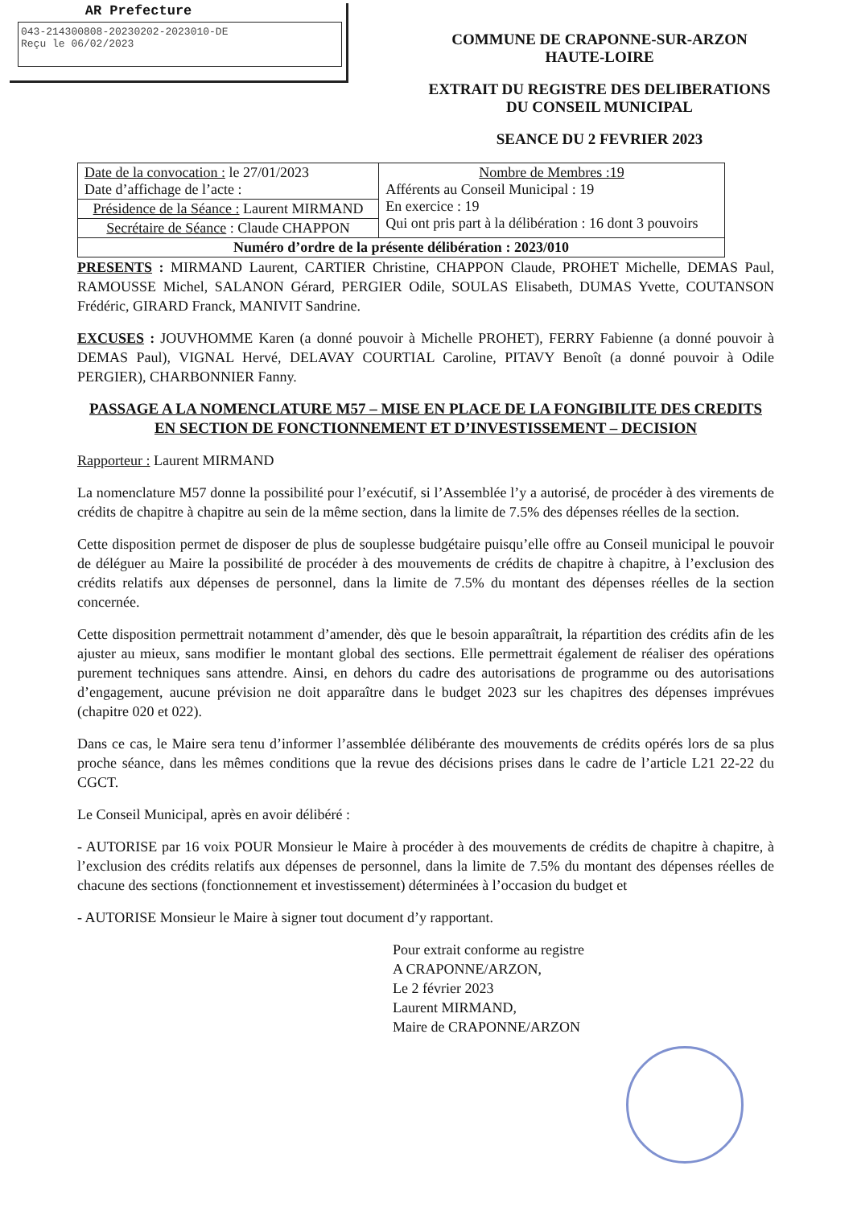AR Prefecture
043-214300808-20230202-2023010-DE
Reçu le 06/02/2023
COMMUNE DE CRAPONNE-SUR-ARZON
HAUTE-LOIRE
EXTRAIT DU REGISTRE DES DELIBERATIONS
DU CONSEIL MUNICIPAL
SEANCE DU 2 FEVRIER 2023
| Date de la convocation : le 27/01/2023 Date d’affichage de l’acte : | Nombre de Membres :19 Afférents au Conseil Municipal : 19 En exercice : 19 Qui ont pris part à la délibération : 16 dont 3 pouvoirs |
| Présidence de la Séance : Laurent MIRMAND | |
| Secrétaire de Séance : Claude CHAPPON | |
| Numéro d’ordre de la présente délibération : 2023/010 | |
PRESENTS : MIRMAND Laurent, CARTIER Christine, CHAPPON Claude, PROHET Michelle, DEMAS Paul, RAMOUSSE Michel, SALANON Gérard, PERGIER Odile, SOULAS Elisabeth, DUMAS Yvette, COUTANSON Frédéric, GIRARD Franck, MANIVIT Sandrine.
EXCUSES : JOUVHOMME Karen (a donné pouvoir à Michelle PROHET), FERRY Fabienne (a donné pouvoir à DEMAS Paul), VIGNAL Hervé, DELAVAY COURTIAL Caroline, PITAVY Benoît (a donné pouvoir à Odile PERGIER), CHARBONNIER Fanny.
PASSAGE A LA NOMENCLATURE M57 – MISE EN PLACE DE LA FONGIBILITE DES CREDITS EN SECTION DE FONCTIONNEMENT ET D’INVESTISSEMENT – DECISION
Rapporteur : Laurent MIRMAND
La nomenclature M57 donne la possibilité pour l’exécutif, si l’Assemblée l’y a autorisé, de procéder à des virements de crédits de chapitre à chapitre au sein de la même section, dans la limite de 7.5% des dépenses réelles de la section.
Cette disposition permet de disposer de plus de souplesse budgétaire puisqu’elle offre au Conseil municipal le pouvoir de déléguer au Maire la possibilité de procéder à des mouvements de crédits de chapitre à chapitre, à l’exclusion des crédits relatifs aux dépenses de personnel, dans la limite de 7.5% du montant des dépenses réelles de la section concernée.
Cette disposition permettrait notamment d’amender, dès que le besoin apparaîtrait, la répartition des crédits afin de les ajuster au mieux, sans modifier le montant global des sections. Elle permettrait également de réaliser des opérations purement techniques sans attendre. Ainsi, en dehors du cadre des autorisations de programme ou des autorisations d’engagement, aucune prévision ne doit apparaître dans le budget 2023 sur les chapitres des dépenses imprévues (chapitre 020 et 022).
Dans ce cas, le Maire sera tenu d’informer l’assemblée délibérante des mouvements de crédits opérés lors de sa plus proche séance, dans les mêmes conditions que la revue des décisions prises dans le cadre de l’article L21 22-22 du CGCT.
Le Conseil Municipal, après en avoir délibéré :
- AUTORISE par 16 voix POUR Monsieur le Maire à procéder à des mouvements de crédits de chapitre à chapitre, à l’exclusion des crédits relatifs aux dépenses de personnel, dans la limite de 7.5% du montant des dépenses réelles de chacune des sections (fonctionnement et investissement) déterminées à l’occasion du budget et
- AUTORISE Monsieur le Maire à signer tout document d’y rapportant.
Pour extrait conforme au registre
A CRAPONNE/ARZON,
Le 2 février 2023
Laurent MIRMAND,
Maire de CRAPONNE/ARZON